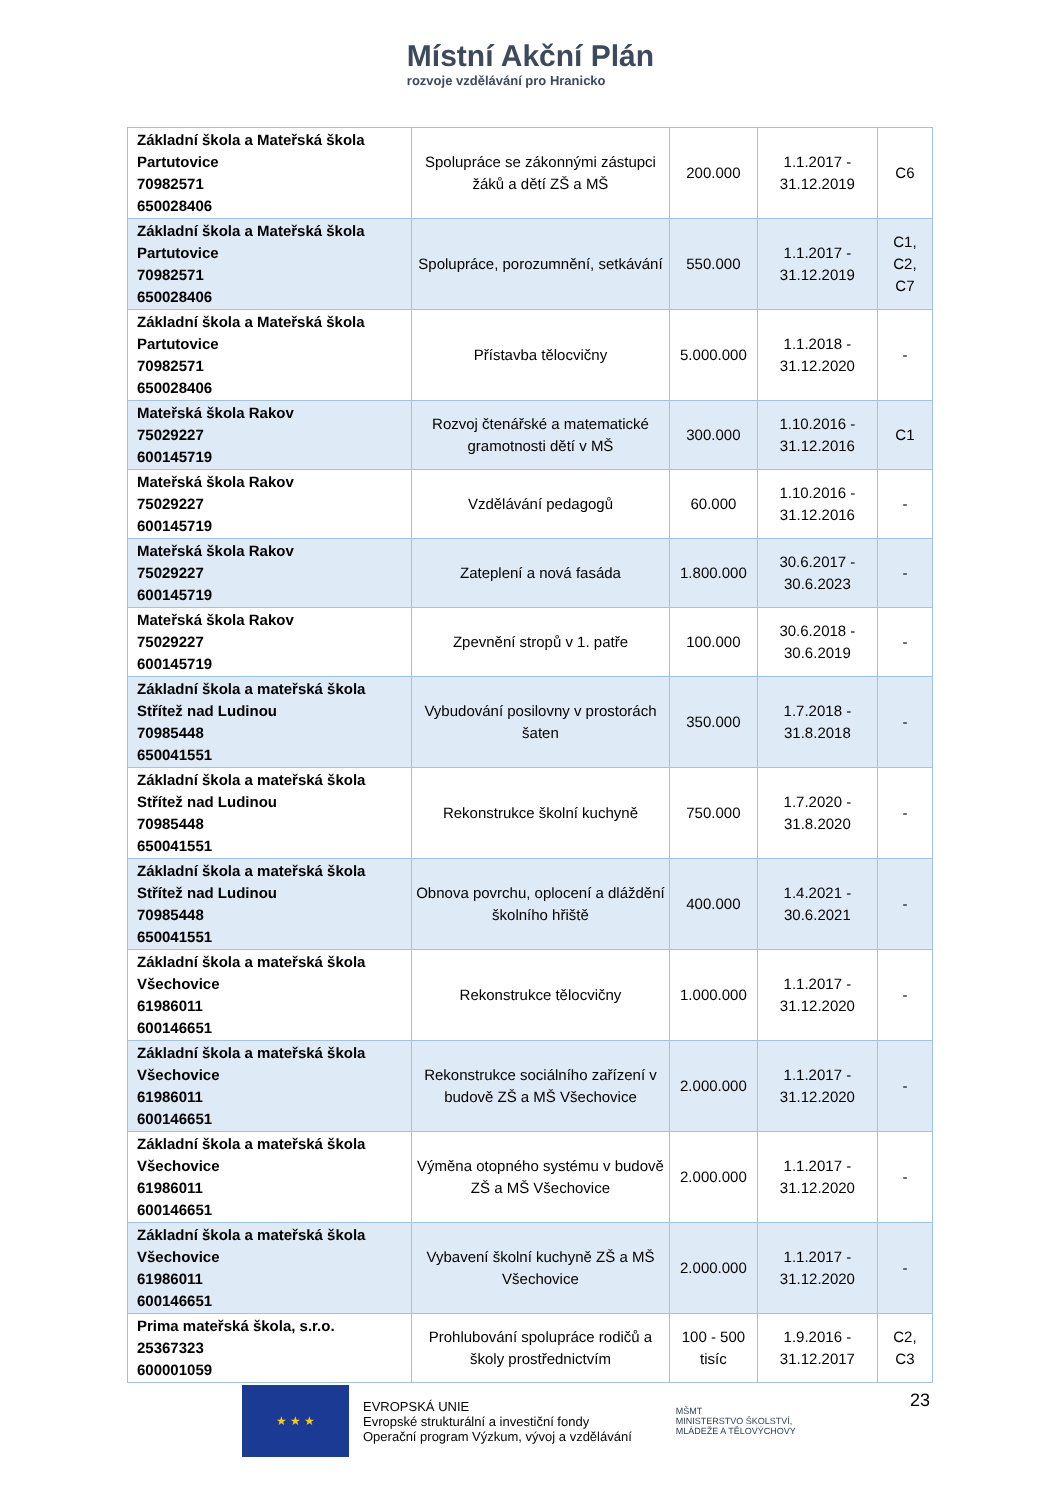Místní Akční Plán
rozvoje vzdělávání pro Hranicko
| Základní škola a Mateřská škola Partutovice 70982571 650028406 | Spolupráce se zákonnými zástupci žáků a dětí ZŠ a MŠ | 200.000 | 1.1.2017 - 31.12.2019 | C6 |
| Základní škola a Mateřská škola Partutovice 70982571 650028406 | Spolupráce, porozumnění, setkávání | 550.000 | 1.1.2017 - 31.12.2019 | C1, C2, C7 |
| Základní škola a Mateřská škola Partutovice 70982571 650028406 | Přístavba tělocvičny | 5.000.000 | 1.1.2018 - 31.12.2020 | - |
| Mateřská škola Rakov 75029227 600145719 | Rozvoj čtenářské a matematické gramotnosti dětí v MŠ | 300.000 | 1.10.2016 - 31.12.2016 | C1 |
| Mateřská škola Rakov 75029227 600145719 | Vzdělávání pedagogů | 60.000 | 1.10.2016 - 31.12.2016 | - |
| Mateřská škola Rakov 75029227 600145719 | Zateplení a nová fasáda | 1.800.000 | 30.6.2017 - 30.6.2023 | - |
| Mateřská škola Rakov 75029227 600145719 | Zpevnění stropů v 1. patře | 100.000 | 30.6.2018 - 30.6.2019 | - |
| Základní škola a mateřská škola Střítež nad Ludinou 70985448 650041551 | Vybudování posilovny v prostorách šaten | 350.000 | 1.7.2018 - 31.8.2018 | - |
| Základní škola a mateřská škola Střítež nad Ludinou 70985448 650041551 | Rekonstrukce školní kuchyně | 750.000 | 1.7.2020 - 31.8.2020 | - |
| Základní škola a mateřská škola Střítež nad Ludinou 70985448 650041551 | Obnova povrchu, oplocení a dláždění školního hřiště | 400.000 | 1.4.2021 - 30.6.2021 | - |
| Základní škola a mateřská škola Všechovice 61986011 600146651 | Rekonstrukce tělocvičny | 1.000.000 | 1.1.2017 - 31.12.2020 | - |
| Základní škola a mateřská škola Všechovice 61986011 600146651 | Rekonstrukce sociálního zařízení v budově ZŠ a MŠ Všechovice | 2.000.000 | 1.1.2017 - 31.12.2020 | - |
| Základní škola a mateřská škola Všechovice 61986011 600146651 | Výměna otopného systému v budově ZŠ a MŠ Všechovice | 2.000.000 | 1.1.2017 - 31.12.2020 | - |
| Základní škola a mateřská škola Všechovice 61986011 600146651 | Vybavení školní kuchyně ZŠ a MŠ Všechovice | 2.000.000 | 1.1.2017 - 31.12.2020 | - |
| Prima mateřská škola, s.r.o. 25367323 600001059 | Prohlubování spolupráce rodičů a školy prostřednictvím | 100 - 500 tisíc | 1.9.2016 - 31.12.2017 | C2, C3 |
★ ★ ★
EVROPSKÁ UNIE
Evropské strukturální a investiční fondy
Operační program Výzkum, vývoj a vzdělávání
MŠMT
MINISTERSTVO ŠKOLSTVÍ,
MLÁDEŽE A TĚLOVÝCHOVY
23